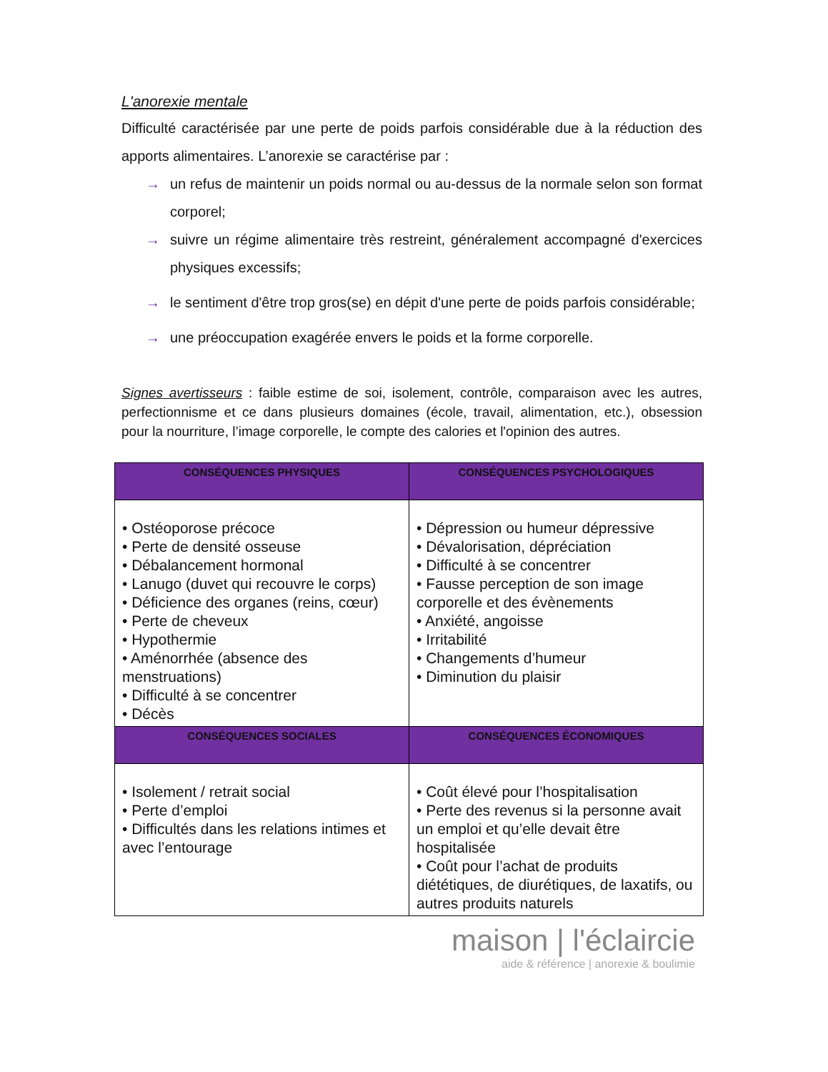L'anorexie mentale
Difficulté caractérisée par une perte de poids parfois considérable due à la réduction des apports alimentaires. L’anorexie se caractérise par :
→ un refus de maintenir un poids normal ou au-dessus de la normale selon son format corporel;
→ suivre un régime alimentaire très restreint, généralement accompagné d'exercices physiques excessifs;
→ le sentiment d'être trop gros(se) en dépit d'une perte de poids parfois considérable;
→ une préoccupation exagérée envers le poids et la forme corporelle.
Signes avertisseurs : faible estime de soi, isolement, contrôle, comparaison avec les autres, perfectionnisme et ce dans plusieurs domaines (école, travail, alimentation, etc.), obsession pour la nourriture, l’image corporelle, le compte des calories et l'opinion des autres.
| CONSÉQUENCES PHYSIQUES | CONSÉQUENCES PSYCHOLOGIQUES |
| --- | --- |
| • Ostéoporose précoce • Perte de densité osseuse • Débalancement hormonal • Lanugo (duvet qui recouvre le corps) • Déficience des organes (reins, cœur) • Perte de cheveux • Hypothermie • Aménorrhée (absence des menstruations) • Difficulté à se concentrer • Décès | • Dépression ou humeur dépressive • Dévalorisation, dépréciation • Difficulté à se concentrer • Fausse perception de son image corporelle et des évènements • Anxiété, angoisse • Irritabilité • Changements d’humeur • Diminution du plaisir |
| CONSÉQUENCES SOCIALES | CONSÉQUENCES ÉCONOMIQUES |
| • Isolement / retrait social • Perte d’emploi • Difficultés dans les relations intimes et avec l’entourage | • Coût élevé pour l’hospitalisation • Perte des revenus si la personne avait un emploi et qu’elle devait être hospitalisée • Coût pour l’achat de produits diététiques, de diurétiques, de laxatifs, ou autres produits naturels |
maison | l'éclaircie
aide & référence | anorexie & boulimie